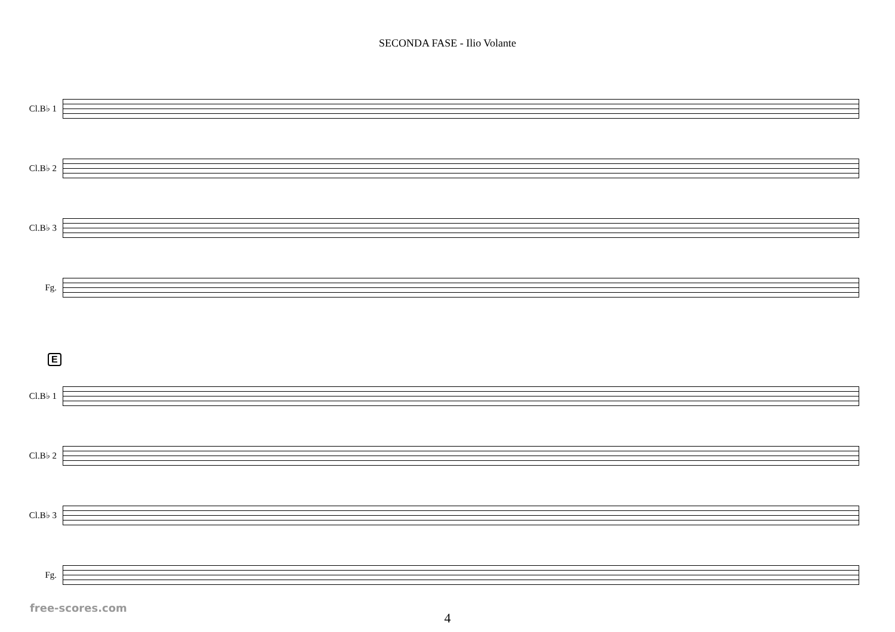SECONDA FASE - Ilio Volante
Cl.B♭ 1
Cl.B♭ 2
Cl.B♭ 3
Fg.
E
Cl.B♭ 1
Cl.B♭ 2
Cl.B♭ 3
Fg.
4
free-scores.com